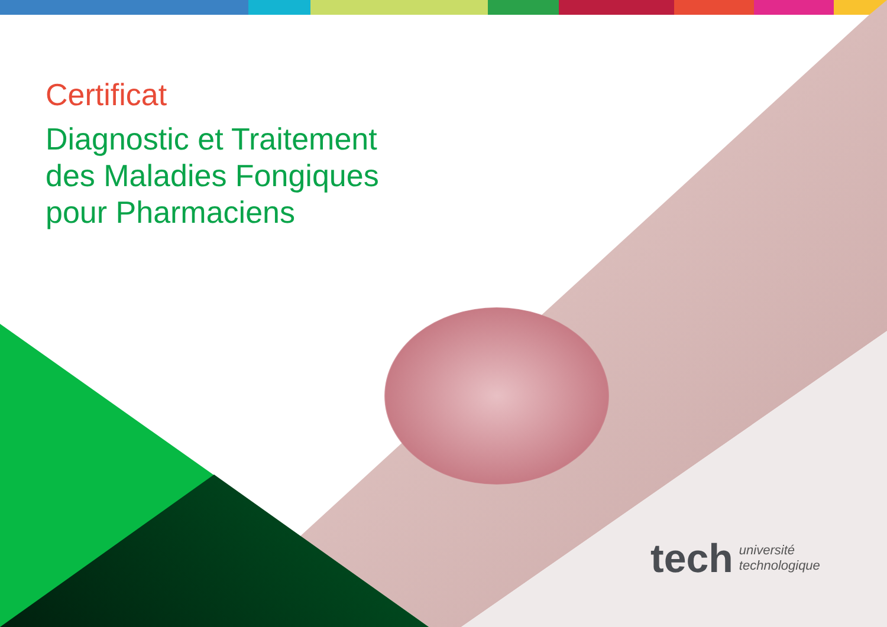Certificat
Diagnostic et Traitement
des Maladies Fongiques
pour Pharmaciens
tech université
technologique